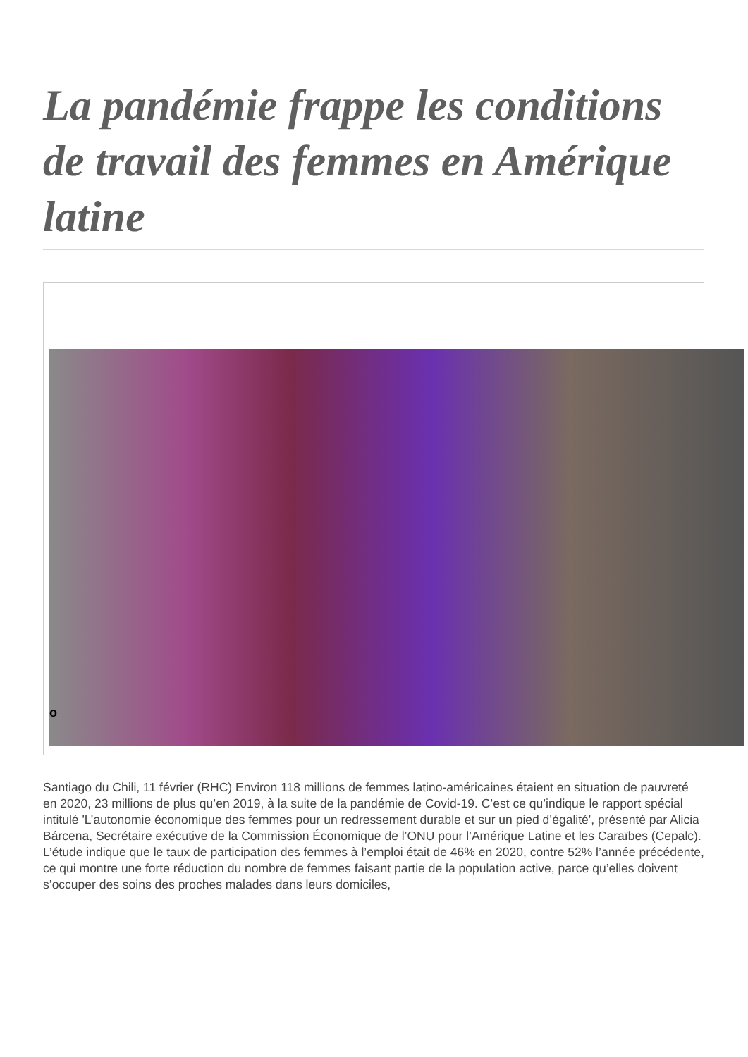La pandémie frappe les conditions de travail des femmes en Amérique latine
o
Santiago du Chili, 11 février (RHC) Environ 118 millions de femmes latino-américaines étaient en situation de pauvreté en 2020, 23 millions de plus qu’en 2019, à la suite de la pandémie de Covid-19. C’est ce qu’indique le rapport spécial intitulé 'L’autonomie économique des femmes pour un redressement durable et sur un pied d’égalité', présenté par Alicia Bárcena, Secrétaire exécutive de la Commission Économique de l’ONU pour l’Amérique Latine et les Caraïbes (Cepalc).
L’étude indique que le taux de participation des femmes à l’emploi était de 46% en 2020, contre 52% l’année précédente, ce qui montre une forte réduction du nombre de femmes faisant partie de la population active, parce qu’elles doivent s’occuper des soins des proches malades dans leurs domiciles,